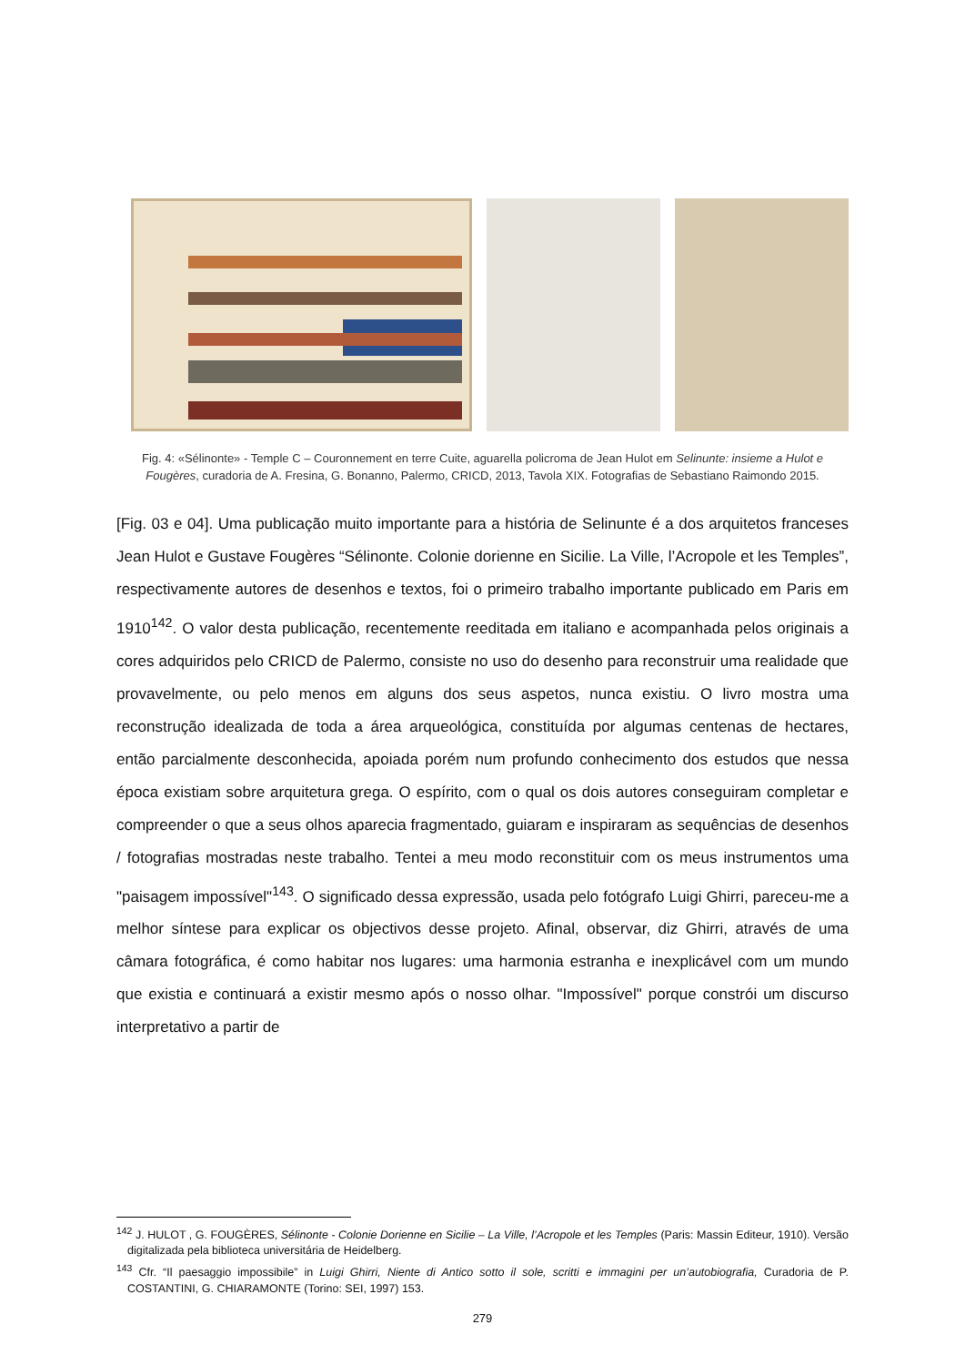Fig. 4: «Sélinonte» - Temple C – Couronnement en terre Cuite, aguarella policroma de Jean Hulot em Selinunte: insieme a Hulot e Fougères, curadoria de A. Fresina, G. Bonanno, Palermo, CRICD, 2013, Tavola XIX. Fotografias de Sebastiano Raimondo 2015.
[Fig. 03 e 04]. Uma publicação muito importante para a história de Selinunte é a dos arquitetos franceses Jean Hulot e Gustave Fougères “Sélinonte. Colonie dorienne en Sicilie. La Ville, l’Acropole et les Temples”, respectivamente autores de desenhos e textos, foi o primeiro trabalho importante publicado em Paris em 1910<sup>142</sup>. O valor desta publicação, recentemente reeditada em italiano e acompanhada pelos originais a cores adquiridos pelo CRICD de Palermo, consiste no uso do desenho para reconstruir uma realidade que provavelmente, ou pelo menos em alguns dos seus aspetos, nunca existiu. O livro mostra uma reconstrução idealizada de toda a área arqueológica, constituída por algumas centenas de hectares, então parcialmente desconhecida, apoiada porém num profundo conhecimento dos estudos que nessa época existiam sobre arquitetura grega. O espírito, com o qual os dois autores conseguiram completar e compreender o que a seus olhos aparecia fragmentado, guiaram e inspiraram as sequências de desenhos / fotografias mostradas neste trabalho. Tentei a meu modo reconstituir com os meus instrumentos uma "paisagem impossível"<sup>143</sup>. O significado dessa expressão, usada pelo fotógrafo Luigi Ghirri, pareceu-me a melhor síntese para explicar os objectivos desse projeto. Afinal, observar, diz Ghirri, através de uma câmara fotográfica, é como habitar nos lugares: uma harmonia estranha e inexplicável com um mundo que existia e continuará a existir mesmo após o nosso olhar. "Impossível" porque constrói um discurso interpretativo a partir de
<sup>142</sup> J. HULOT , G. FOUGÈRES, Sélinonte - Colonie Dorienne en Sicilie – La Ville, l’Acropole et les Temples (Paris: Massin Editeur, 1910). Versão digitalizada pela biblioteca universitária de Heidelberg.
<sup>143</sup> Cfr. “Il paesaggio impossibile” in Luigi Ghirri, Niente di Antico sotto il sole, scritti e immagini per un’autobiografia, Curadoria de P. COSTANTINI, G. CHIARAMONTE (Torino: SEI, 1997) 153.
279